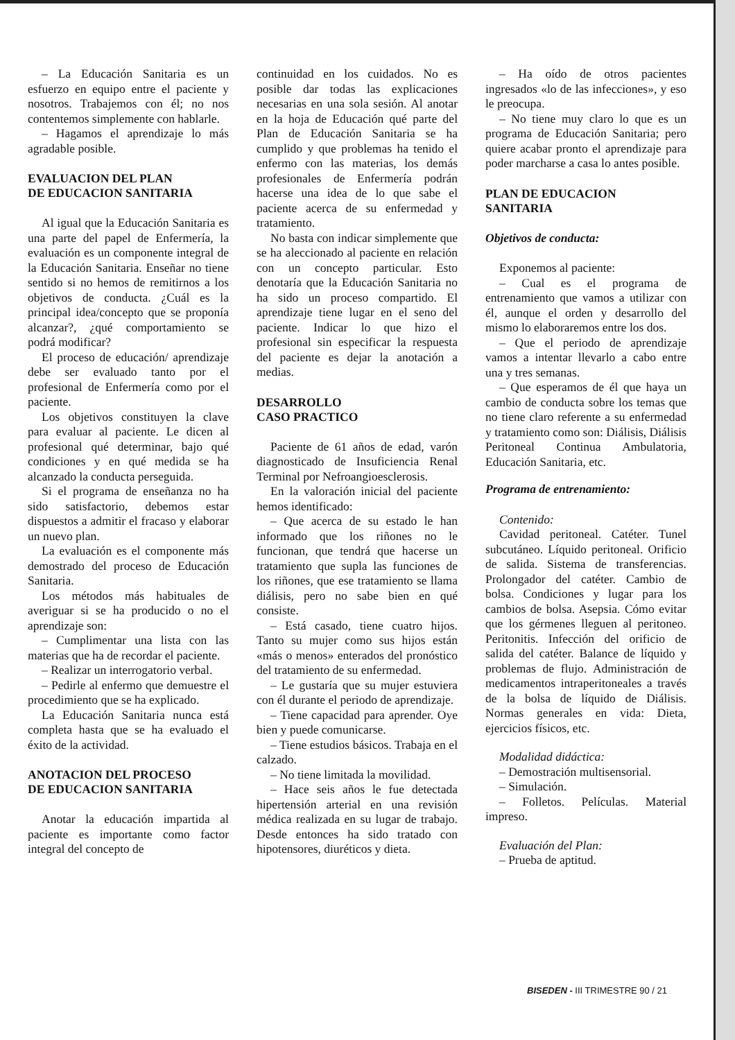– La Educación Sanitaria es un esfuerzo en equipo entre el paciente y nosotros. Trabajemos con él; no nos contentemos simplemente con hablarle.
– Hagamos el aprendizaje lo más agradable posible.
EVALUACION DEL PLAN
DE EDUCACION SANITARIA
Al igual que la Educación Sanitaria es una parte del papel de Enfermería, la evaluación es un componente integral de la Educación Sanitaria. Enseñar no tiene sentido si no hemos de remitirnos a los objetivos de conducta. ¿Cuál es la principal idea/concepto que se proponía alcanzar?, ¿qué comportamiento se podrá modificar?
El proceso de educación/ aprendizaje debe ser evaluado tanto por el profesional de Enfermería como por el paciente.
Los objetivos constituyen la clave para evaluar al paciente. Le dicen al profesional qué determinar, bajo qué condiciones y en qué medida se ha alcanzado la conducta perseguida.
Si el programa de enseñanza no ha sido satisfactorio, debemos estar dispuestos a admitir el fracaso y elaborar un nuevo plan.
La evaluación es el componente más demostrado del proceso de Educación Sanitaria.
Los métodos más habituales de averiguar si se ha producido o no el aprendizaje son:
– Cumplimentar una lista con las materias que ha de recordar el paciente.
– Realizar un interrogatorio verbal.
– Pedirle al enfermo que demuestre el procedimiento que se ha explicado.
La Educación Sanitaria nunca está completa hasta que se ha evaluado el éxito de la actividad.
ANOTACION DEL PROCESO
DE EDUCACION SANITARIA
Anotar la educación impartida al paciente es importante como factor integral del concepto de
continuidad en los cuidados. No es posible dar todas las explicaciones necesarias en una sola sesión. Al anotar en la hoja de Educación qué parte del Plan de Educación Sanitaria se ha cumplido y que problemas ha tenido el enfermo con las materias, los demás profesionales de Enfermería podrán hacerse una idea de lo que sabe el paciente acerca de su enfermedad y tratamiento.
No basta con indicar simplemente que se ha aleccionado al paciente en relación con un concepto particular. Esto denotaría que la Educación Sanitaria no ha sido un proceso compartido. El aprendizaje tiene lugar en el seno del paciente. Indicar lo que hizo el profesional sin especificar la respuesta del paciente es dejar la anotación a medias.
DESARROLLO
CASO PRACTICO
Paciente de 61 años de edad, varón diagnosticado de Insuficiencia Renal Terminal por Nefroangioesclerosis.
En la valoración inicial del paciente hemos identificado:
– Que acerca de su estado le han informado que los riñones no le funcionan, que tendrá que hacerse un tratamiento que supla las funciones de los riñones, que ese tratamiento se llama diálisis, pero no sabe bien en qué consiste.
– Está casado, tiene cuatro hijos. Tanto su mujer como sus hijos están «más o menos» enterados del pronóstico del tratamiento de su enfermedad.
– Le gustaría que su mujer estuviera con él durante el periodo de aprendizaje.
– Tiene capacidad para aprender. Oye bien y puede comunicarse.
– Tiene estudios básicos. Trabaja en el calzado.
– No tiene limitada la movilidad.
– Hace seis años le fue detectada hipertensión arterial en una revisión médica realizada en su lugar de trabajo. Desde entonces ha sido tratado con hipotensores, diuréticos y dieta.
– Ha oído de otros pacientes ingresados «lo de las infecciones», y eso le preocupa.
– No tiene muy claro lo que es un programa de Educación Sanitaria; pero quiere acabar pronto el aprendizaje para poder marcharse a casa lo antes posible.
PLAN DE EDUCACION
SANITARIA
Objetivos de conducta:
Exponemos al paciente:
– Cual es el programa de entrenamiento que vamos a utilizar con él, aunque el orden y desarrollo del mismo lo elaboraremos entre los dos.
– Que el periodo de aprendizaje vamos a intentar llevarlo a cabo entre una y tres semanas.
– Que esperamos de él que haya un cambio de conducta sobre los temas que no tiene claro referente a su enfermedad y tratamiento como son: Diálisis, Diálisis Peritoneal Continua Ambulatoria, Educación Sanitaria, etc.
Programa de entrenamiento:
Contenido:
Cavidad peritoneal. Catéter. Tunel subcutáneo. Líquido peritoneal. Orificio de salida. Sistema de transferencias. Prolongador del catéter. Cambio de bolsa. Condiciones y lugar para los cambios de bolsa. Asepsia. Cómo evitar que los gérmenes lleguen al peritoneo. Peritonitis. Infección del orificio de salida del catéter. Balance de líquido y problemas de flujo. Administración de medicamentos intraperitoneales a través de la bolsa de líquido de Diálisis. Normas generales en vida: Dieta, ejercicios físicos, etc.
Modalidad didáctica:
– Demostración multisensorial.
– Simulación.
– Folletos. Películas. Material impreso.
Evaluación del Plan:
– Prueba de aptitud.
BISEDEN - III TRIMESTRE 90 / 21